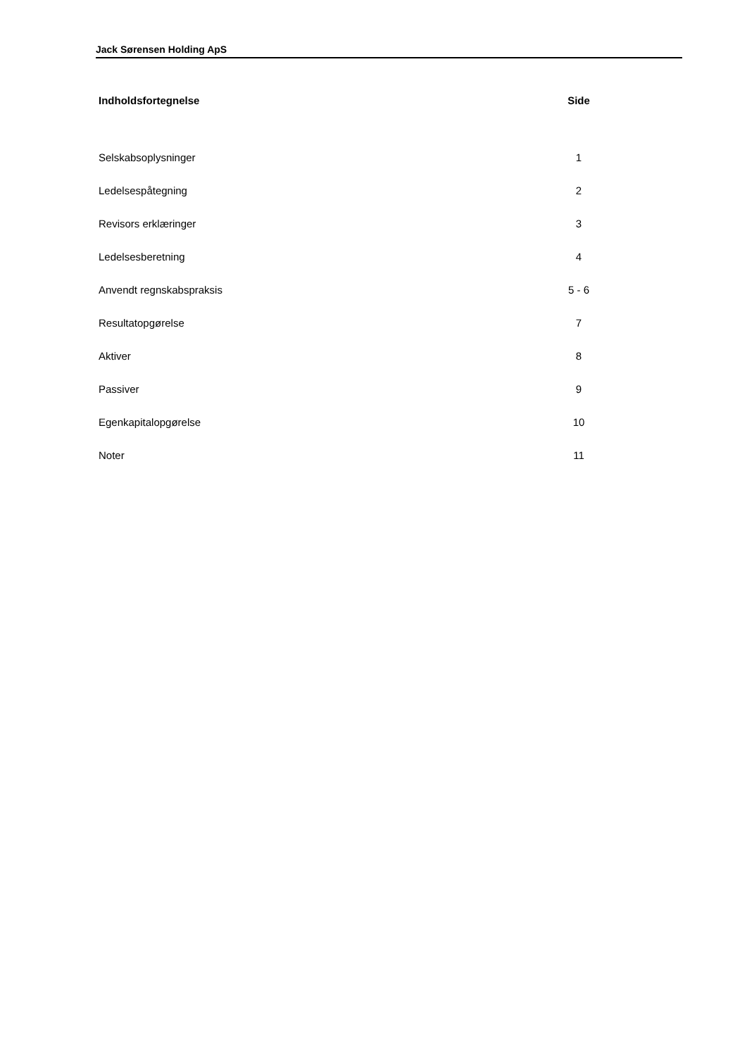Jack Sørensen Holding ApS
| Indholdsfortegnelse | Side |
| --- | --- |
| Selskabsoplysninger | 1 |
| Ledelsespåtegning | 2 |
| Revisors erklæringer | 3 |
| Ledelsesberetning | 4 |
| Anvendt regnskabspraksis | 5 - 6 |
| Resultatopgørelse | 7 |
| Aktiver | 8 |
| Passiver | 9 |
| Egenkapitalopgørelse | 10 |
| Noter | 11 |